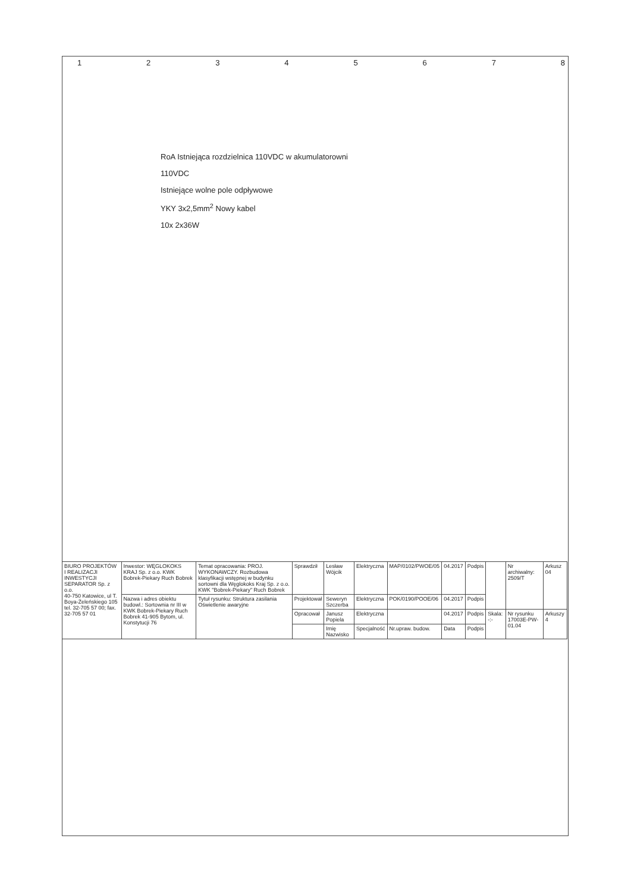1 2 3 4 5 6 7 8
RoA Istniejąca rozdzielnica 110VDC w akumulatorowni
110VDC
Istniejące wolne pole odpływowe
YKY 3x2,5mm<sup>2</sup> Nowy kabel
10x 2x36W
| BIURO PROJEKTÓW I REALIZACJI INWESTYCJI SEPARATOR Sp. z o.o. 40-750 Katowice, ul T. Boya-Żeleńskiego 105 tel. 32-705 57 00; fax. 32-705 57 01 | Inwestor: WĘGLOKOKS KRAJ Sp. z o.o. KWK Bobrek-Piekary Ruch Bobrek | Temat opracowania: PROJ. WYKONAWCZY. Rozbudowa klasyfikacji wstępnej w budynku sortowni dla Węglokoks Kraj Sp. z o.o. KWK "Bobrek-Piekary" Ruch Bobrek | Sprawdził | Lesław Wójcik | Elektryczna | MAP/0102/PWOE/05 | 04.2017 | Podpis | | Nr archiwalny: 2509/T | Arkusz 04 |
| | Nazwa i adres obiektu budowl.: Sortownia nr III w KWK Bobrek-Piekary Ruch Bobrek 41-905 Bytom, ul. Konstytucji 76 | Tytuł rysunku: Struktura zasilania Oświetlenie awaryjne | Projektował | Seweryn Szczerba | Elektryczna | POK/0190/POOE/06 | 04.2017 | Podpis | | | |
| | | | Opracował | Janusz Popiela | Elektryczna | | 04.2017 | Podpis | Skala: -:- | Nr rysunku 17003E-PW-01.04 | Arkuszy 4 |
| | | | | Imię Nazwisko | Specjalność | Nr.upraw. budow. | Data | Podpis | | | |